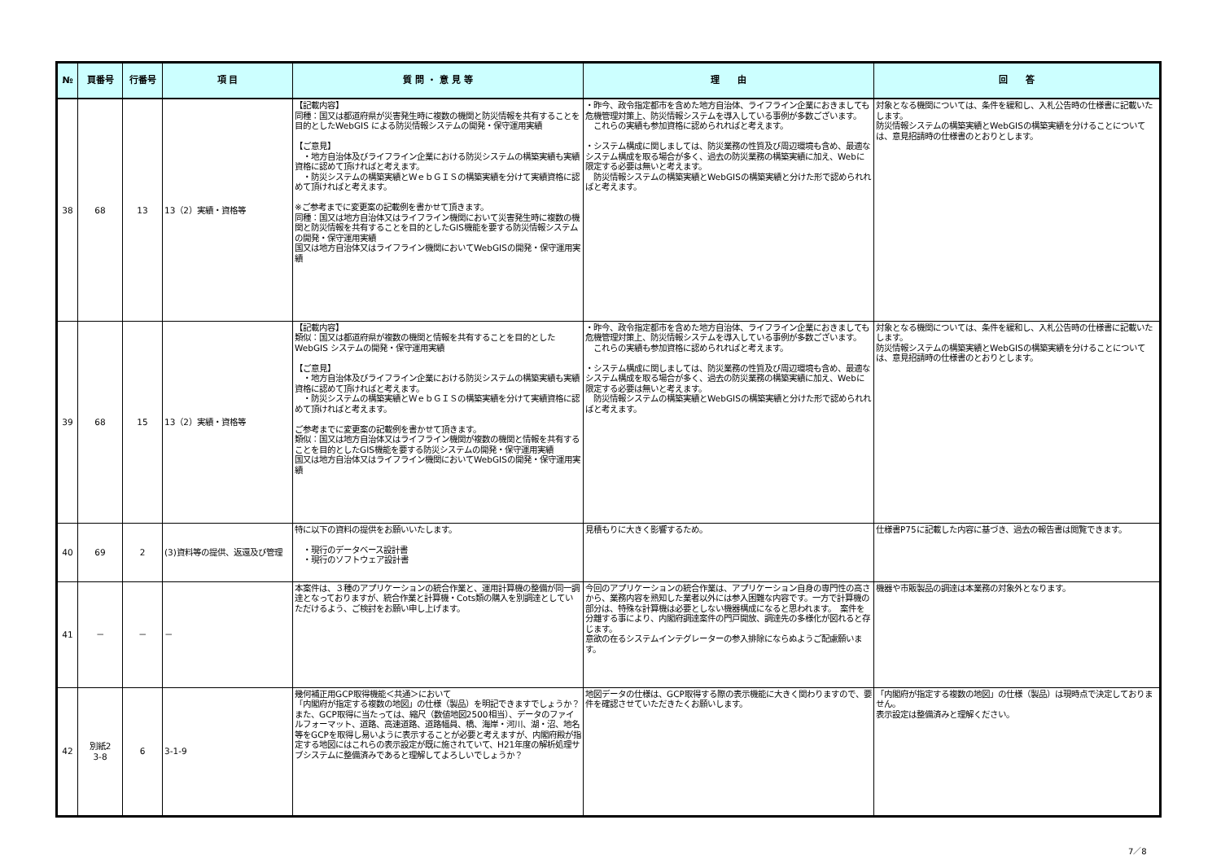| № | 頁番号 | 行番号 | 項 目 | 質 問 ・ 意 見 等 | 理 由 | 回 答 |
| --- | --- | --- | --- | --- | --- | --- |
| 38 | 68 | 13 | 13（2）実績・資格等 | 【記載内容】 同種：国又は都道府県が災害発生時に複数の機関と防災情報を共有することを目的としたWebGIS による防災情報システムの開発・保守運用実績 【ご意見】 ・地方自治体及びライフライン企業における防災システムの構築実績も実績資格に認めて頂ければと考えます。 ・防災システムの構築実績とＷｅｂＧＩＳの構築実績を分けて実績資格に認めて頂ければと考えます。 ※ご参考までに変更案の記載例を書かせて頂きます。 同種：国又は地方自治体又はライフライン機関において災害発生時に複数の機関と防災情報を共有することを目的としたGIS機能を要する防災情報システムの開発・保守運用実績 国又は地方自治体又はライフライン機関においてWebGISの開発・保守運用実績 | ・昨今、政令指定都市を含めた地方自治体、ライフライン企業におきましても危機管理対策上、防災情報システムを導入している事例が多数ございます。 これらの実績も参加資格に認められればと考えます。 ・システム構成に関しましては、防災業務の性質及び周辺環境も含め、最適なシステム構成を取る場合が多く、過去の防災業務の構築実績に加え、Webに限定する必要は無いと考えます。 防災情報システムの構築実績とWebGISの構築実績と分けた形で認められればと考えます。 | 対象となる機関については、条件を緩和し、入札公告時の仕様書に記載いたします。 防災情報システムの構築実績とWebGISの構築実績を分けることについては、意見招請時の仕様書のとおりとします。 |
| 39 | 68 | 15 | 13（2）実績・資格等 | 【記載内容】 類似：国又は都道府県が複数の機関と情報を共有することを目的としたWebGIS システムの開発・保守運用実績 【ご意見】 ・地方自治体及びライフライン企業における防災システムの構築実績も実績資格に認めて頂ければと考えます。 ・防災システムの構築実績とＷｅｂＧＩＳの構築実績を分けて実績資格に認めて頂ければと考えます。 ご参考までに変更案の記載例を書かせて頂きます。 類似：国又は地方自治体又はライフライン機関が複数の機関と情報を共有することを目的としたGIS機能を要する防災システムの開発・保守運用実績 国又は地方自治体又はライフライン機関においてWebGISの開発・保守運用実績 | ・昨今、政令指定都市を含めた地方自治体、ライフライン企業におきましても危機管理対策上、防災情報システムを導入している事例が多数ございます。 これらの実績も参加資格に認められればと考えます。 ・システム構成に関しましては、防災業務の性質及び周辺環境も含め、最適なシステム構成を取る場合が多く、過去の防災業務の構築実績に加え、Webに限定する必要は無いと考えます。 防災情報システムの構築実績とWebGISの構築実績と分けた形で認められればと考えます。 | 対象となる機関については、条件を緩和し、入札公告時の仕様書に記載いたします。 防災情報システムの構築実績とWebGISの構築実績を分けることについては、意見招請時の仕様書のとおりとします。 |
| 40 | 69 | 2 | (3)資料等の提供、返還及び管理 | 特に以下の資料の提供をお願いいたします。 ・現行のデータベース設計書 ・現行のソフトウェア設計書 | 見積もりに大きく影響するため。 | 仕様書P75に記載した内容に基づき、過去の報告書は閲覧できます。 |
| 41 | － | － | － | 本案件は、３種のアプリケーションの統合作業と、運用計算機の整備が同一調達となっておりますが、統合作業と計算機・Cots類の購入を別調達としていただけるよう、ご検討をお願い申し上げます。 | 今回のアプリケーションの統合作業は、アプリケーション自身の専門性の高さから、業務内容を熟知した業者以外には参入困難な内容です。一方で計算機の部分は、特殊な計算機は必要としない機器構成になると思われます。 案件を分離する事により、内閣府調達案件の門戸開放、調達先の多様化が図れると存じます。 意欲の在るシステムインテグレーターの参入排除にならぬようご配慮願います。 | 機器や市販製品の調達は本業務の対象外となります。 |
| 42 | 別紙2 3-8 | 6 | 3-1-9 | 幾何補正用GCP取得機能＜共通＞において 「内閣府が指定する複数の地図」の仕様（製品）を明記できますでしょうか？ また、GCP取得に当たっては、縮尺（数値地図2500相当）、データのファイルフォーマット、道路、高速道路、道路幅員、橋、海岸・河川、湖・沼、地名等をGCPを取得し易いように表示することが必要と考えますが、内閣府殿が指定する地図にはこれらの表示設定が既に施されていて、H21年度の解析処理サブシステムに整備済みであると理解してよろしいでしょうか？ | 地図データの仕様は、GCP取得する際の表示機能に大きく関わりますので、要件を確認させていただきたくお願いします。 | 「内閣府が指定する複数の地図」の仕様（製品）は現時点で決定しておりません。 表示設定は整備済みと理解ください。 |
7／8